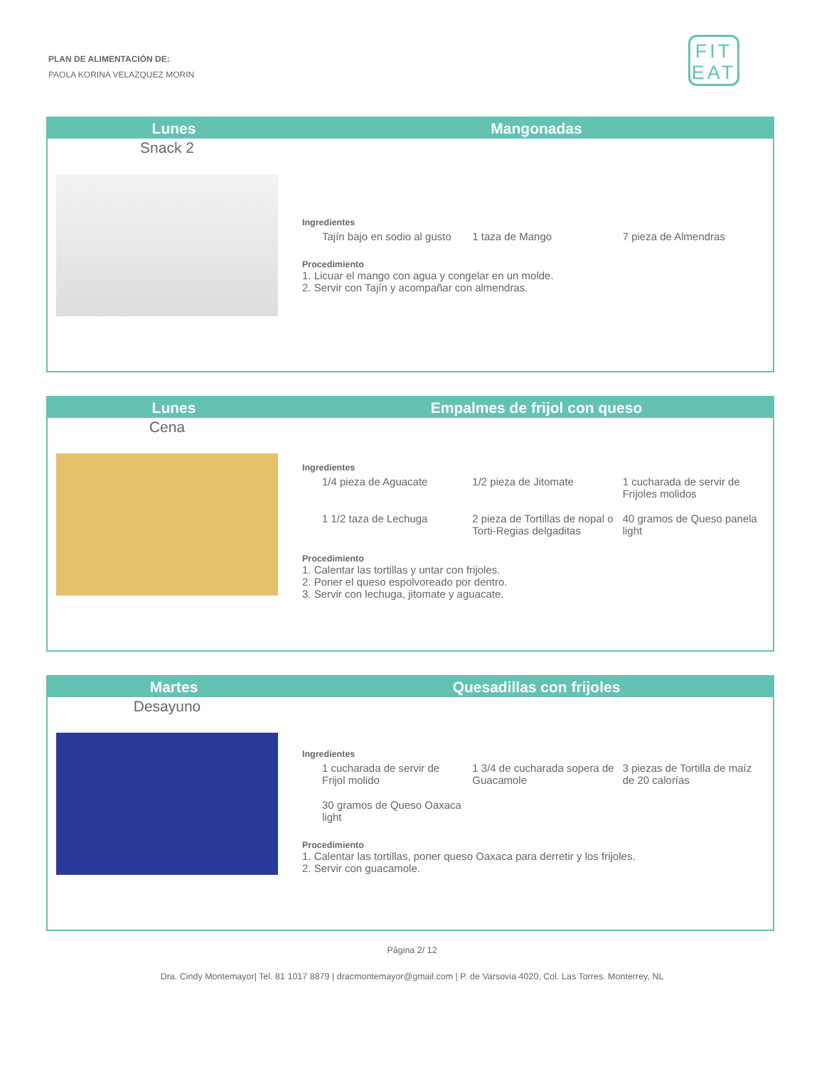PLAN DE ALIMENTACIÓN DE:
PAOLA KORINA VELAZQUEZ MORIN
FIT
EAT
| Lunes | Mangonadas |
| --- | --- |
Snack 2
Ingredientes
Tajín bajo en sodio al gusto
1 taza de Mango
7 pieza de Almendras
Procedimiento
1. Licuar el mango con agua y congelar en un molde.
2. Servir con Tajín y acompañar con almendras.
| Lunes | Empalmes de frijol con queso |
| --- | --- |
Cena
Ingredientes
1/4 pieza de Aguacate
1/2 pieza de Jitomate
1 cucharada de servir de Frijoles molidos
1 1/2 taza de Lechuga
2 pieza de Tortillas de nopal o Torti-Regias delgaditas
40 gramos de Queso panela light
Procedimiento
1. Calentar las tortillas y untar con frijoles.
2. Poner el queso espolvoreado por dentro.
3. Servir con lechuga, jitomate y aguacate.
| Martes | Quesadillas con frijoles |
| --- | --- |
Desayuno
Ingredientes
1 cucharada de servir de Frijol molido
1 3/4 de cucharada sopera de Guacamole
3 piezas de Tortilla de maíz de 20 calorías
30 gramos de Queso Oaxaca light
Procedimiento
1. Calentar las tortillas, poner queso Oaxaca para derretir y los frijoles.
2. Servir con guacamole.
Página 2/ 12
Dra. Cindy Montemayor| Tel. 81 1017 8879 | dracmontemayor@gmail.com | P. de Varsovia 4020, Col. Las Torres. Monterrey, NL